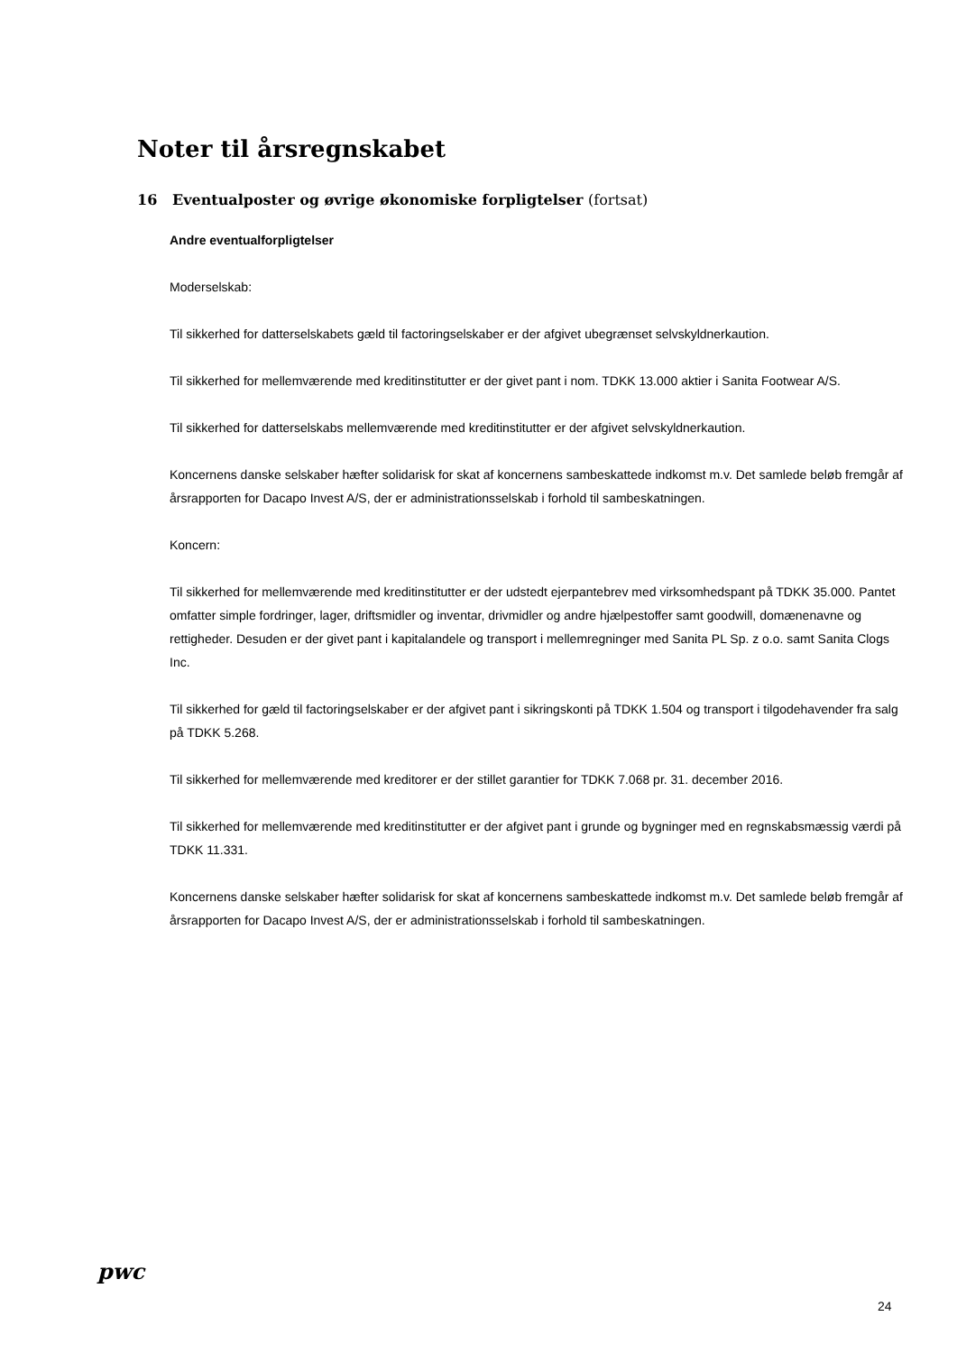Noter til årsregnskabet
16 Eventualposter og øvrige økonomiske forpligtelser (fortsat)
Andre eventualforpligtelser
Moderselskab:
Til sikkerhed for datterselskabets gæld til factoringselskaber er der afgivet ubegrænset selvskyldnerkaution.
Til sikkerhed for mellemværende med kreditinstitutter er der givet pant i nom. TDKK 13.000 aktier i Sanita Footwear A/S.
Til sikkerhed for datterselskabs mellemværende med kreditinstitutter er der afgivet selvskyldnerkaution.
Koncernens danske selskaber hæfter solidarisk for skat af koncernens sambeskattede indkomst m.v. Det samlede beløb fremgår af årsrapporten for Dacapo Invest A/S, der er administrationsselskab i forhold til sambeskatningen.
Koncern:
Til sikkerhed for mellemværende med kreditinstitutter er der udstedt ejerpantebrev med virksomhedspant på TDKK 35.000. Pantet omfatter simple fordringer, lager, driftsmidler og inventar, drivmidler og andre hjælpestoffer samt goodwill, domænenavne og rettigheder. Desuden er der givet pant i kapitalandele og transport i mellemregninger med Sanita PL Sp. z o.o. samt Sanita Clogs Inc.
Til sikkerhed for gæld til factoringselskaber er der afgivet pant i sikringskonti på TDKK 1.504 og transport i tilgodehavender fra salg på TDKK 5.268.
Til sikkerhed for mellemværende med kreditorer er der stillet garantier for TDKK 7.068 pr. 31. december 2016.
Til sikkerhed for mellemværende med kreditinstitutter er der afgivet pant i grunde og bygninger med en regnskabsmæssig værdi på TDKK 11.331.
Koncernens danske selskaber hæfter solidarisk for skat af koncernens sambeskattede indkomst m.v. Det samlede beløb fremgår af årsrapporten for Dacapo Invest A/S, der er administrationsselskab i forhold til sambeskatningen.
pwc
24